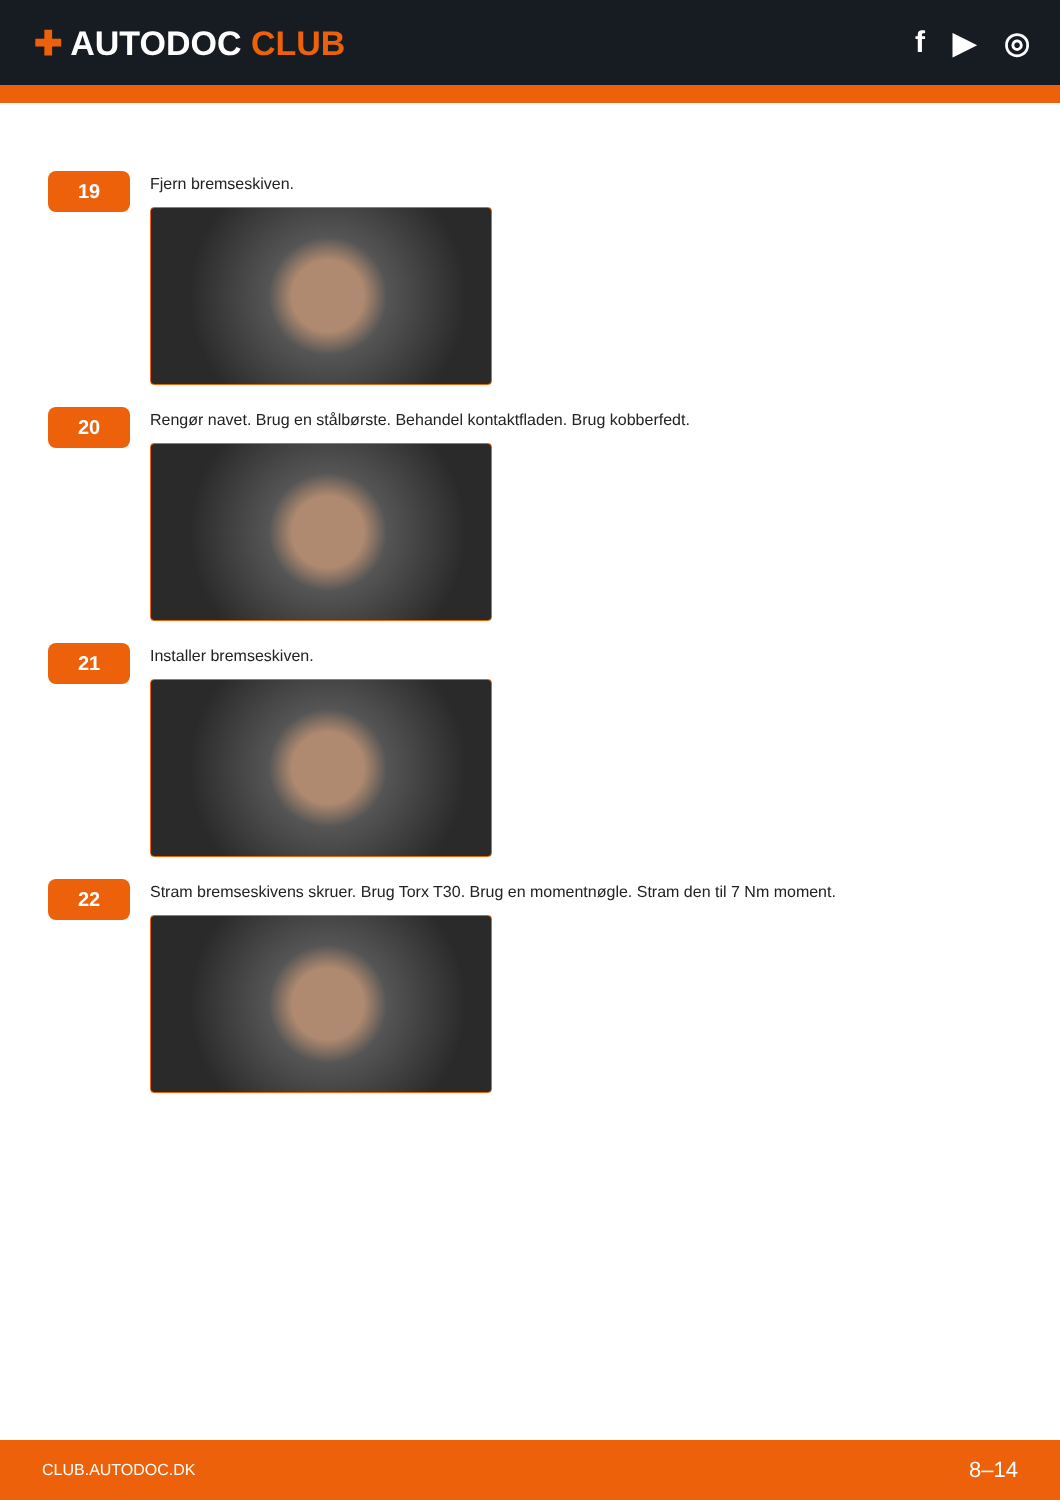✚ AUTODOC CLUB f ▶ ◎
19
Fjern bremseskiven.
20
Rengør navet. Brug en stålbørste. Behandel kontaktfladen. Brug kobberfedt.
21
Installer bremseskiven.
22
Stram bremseskivens skruer. Brug Torx T30. Brug en momentnøgle. Stram den til 7 Nm moment.
CLUB.AUTODOC.DK 8–14